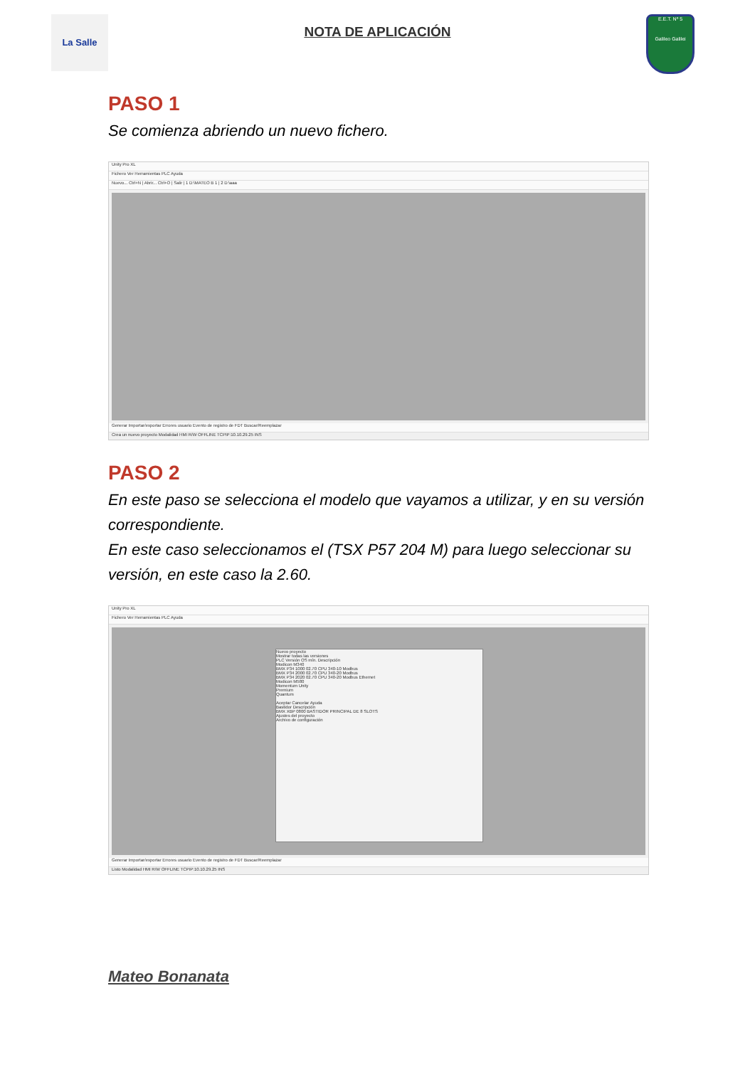La Salle
NOTA DE APLICACIÓN
E.E.T. Nº 5
Galileo Galilei
PASO 1
Se comienza abriendo un nuevo fichero.
Unity Pro XL
Fichero Ver Herramientas PLC Ayuda
Nuevo... Ctrl+N | Abrir... Ctrl+O | Salir | 1 D:\MATEO B 1 | 2 D:\aaa
Generar Importar/exportar Errores usuario Evento de registro de FDT Buscar/Reemplazar
Crea un nuevo proyecto Modalidad HMI R/W OFFLINE TCPIP:10.10.29.25 INS
PASO 2
En este paso se selecciona el modelo que vayamos a utilizar, y en su versión correspondiente.
En este caso seleccionamos el (TSX P57 204 M) para luego seleccionar su versión, en este caso la 2.60.
Unity Pro XL
Fichero Ver Herramientas PLC Ayuda
Nuevo proyecto
Mostrar todas las versiones
PLC Versión OS mín. Descripción
Modicon M340
BMX P34 1000 02.70 CPU 340-10 Modbus
BMX P34 2000 02.70 CPU 340-20 Modbus
BMX P34 2020 02.70 CPU 340-20 Modbus Ethernet
Modicon M580
Momentum Unity
Premium
Quantum
Aceptar Cancelar Ayuda
Bastidor Descripción
BMX XBP 0800 BASTIDOR PRINCIPAL DE 8 SLOTS
Ajustes del proyecto
Archivo de configuración
Generar Importar/exportar Errores usuario Evento de registro de FDT Buscar/Reemplazar
Listo Modalidad HMI R/W OFFLINE TCPIP:10.10.29.25 INS
Mateo Bonanata